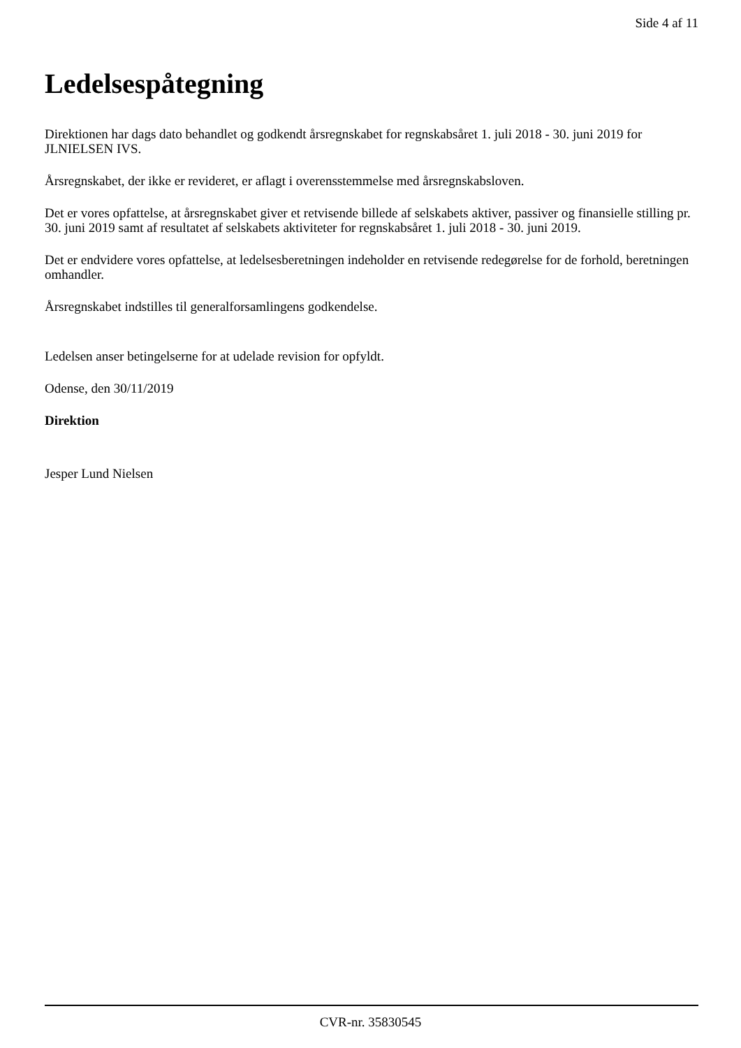Side 4 af 11
Ledelsespåtegning
Direktionen har dags dato behandlet og godkendt årsregnskabet for regnskabsåret 1. juli 2018 - 30. juni 2019 for JLNIELSEN IVS.
Årsregnskabet, der ikke er revideret, er aflagt i overensstemmelse med årsregnskabsloven.
Det er vores opfattelse, at årsregnskabet giver et retvisende billede af selskabets aktiver, passiver og finansielle stilling pr. 30. juni 2019 samt af resultatet af selskabets aktiviteter for regnskabsåret 1. juli 2018 - 30. juni 2019.
Det er endvidere vores opfattelse, at ledelsesberetningen indeholder en retvisende redegørelse for de forhold, beretningen omhandler.
Årsregnskabet indstilles til generalforsamlingens godkendelse.
Ledelsen anser betingelserne for at udelade revision for opfyldt.
Odense, den 30/11/2019
Direktion
Jesper Lund Nielsen
CVR-nr. 35830545